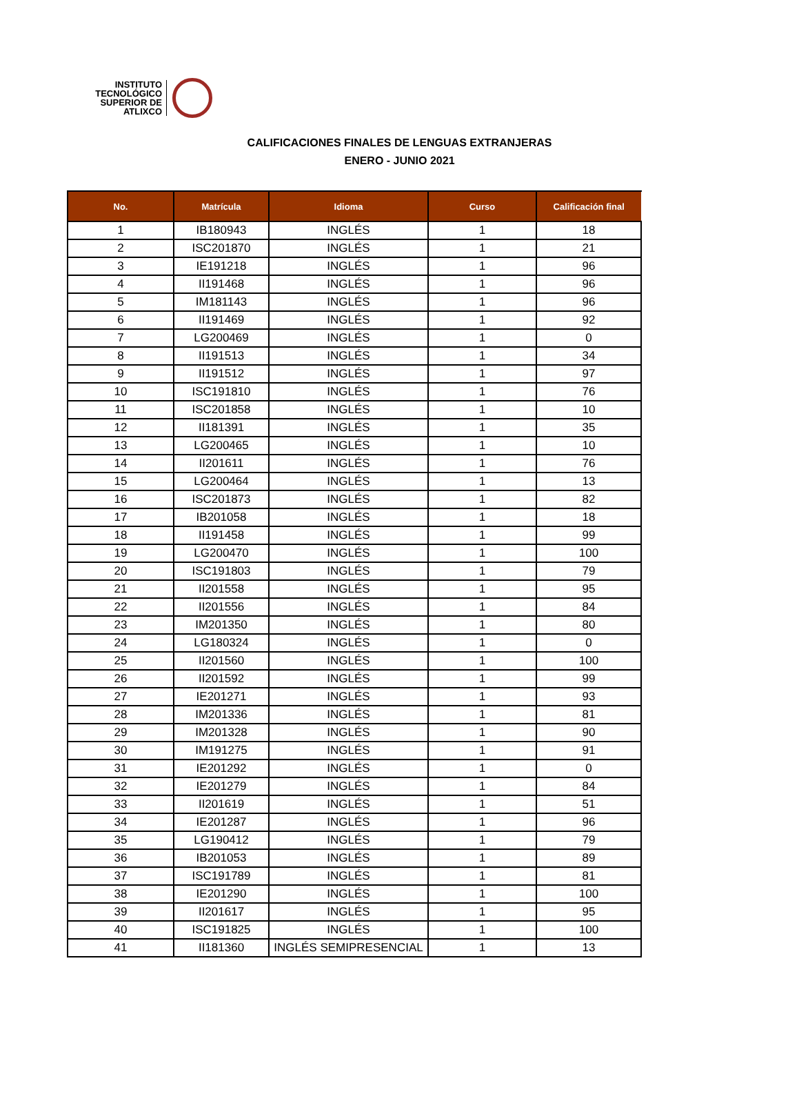INSTITUTO TECNOLÓGICO SUPERIOR DE ATLIXCO
CALIFICACIONES FINALES DE LENGUAS EXTRANJERAS
ENERO - JUNIO 2021
| No. | Matrícula | Idioma | Curso | Calificación final |
| --- | --- | --- | --- | --- |
| 1 | IB180943 | INGLÉS | 1 | 18 |
| 2 | ISC201870 | INGLÉS | 1 | 21 |
| 3 | IE191218 | INGLÉS | 1 | 96 |
| 4 | II191468 | INGLÉS | 1 | 96 |
| 5 | IM181143 | INGLÉS | 1 | 96 |
| 6 | II191469 | INGLÉS | 1 | 92 |
| 7 | LG200469 | INGLÉS | 1 | 0 |
| 8 | II191513 | INGLÉS | 1 | 34 |
| 9 | II191512 | INGLÉS | 1 | 97 |
| 10 | ISC191810 | INGLÉS | 1 | 76 |
| 11 | ISC201858 | INGLÉS | 1 | 10 |
| 12 | II181391 | INGLÉS | 1 | 35 |
| 13 | LG200465 | INGLÉS | 1 | 10 |
| 14 | II201611 | INGLÉS | 1 | 76 |
| 15 | LG200464 | INGLÉS | 1 | 13 |
| 16 | ISC201873 | INGLÉS | 1 | 82 |
| 17 | IB201058 | INGLÉS | 1 | 18 |
| 18 | II191458 | INGLÉS | 1 | 99 |
| 19 | LG200470 | INGLÉS | 1 | 100 |
| 20 | ISC191803 | INGLÉS | 1 | 79 |
| 21 | II201558 | INGLÉS | 1 | 95 |
| 22 | II201556 | INGLÉS | 1 | 84 |
| 23 | IM201350 | INGLÉS | 1 | 80 |
| 24 | LG180324 | INGLÉS | 1 | 0 |
| 25 | II201560 | INGLÉS | 1 | 100 |
| 26 | II201592 | INGLÉS | 1 | 99 |
| 27 | IE201271 | INGLÉS | 1 | 93 |
| 28 | IM201336 | INGLÉS | 1 | 81 |
| 29 | IM201328 | INGLÉS | 1 | 90 |
| 30 | IM191275 | INGLÉS | 1 | 91 |
| 31 | IE201292 | INGLÉS | 1 | 0 |
| 32 | IE201279 | INGLÉS | 1 | 84 |
| 33 | II201619 | INGLÉS | 1 | 51 |
| 34 | IE201287 | INGLÉS | 1 | 96 |
| 35 | LG190412 | INGLÉS | 1 | 79 |
| 36 | IB201053 | INGLÉS | 1 | 89 |
| 37 | ISC191789 | INGLÉS | 1 | 81 |
| 38 | IE201290 | INGLÉS | 1 | 100 |
| 39 | II201617 | INGLÉS | 1 | 95 |
| 40 | ISC191825 | INGLÉS | 1 | 100 |
| 41 | II181360 | INGLÉS SEMIPRESENCIAL | 1 | 13 |